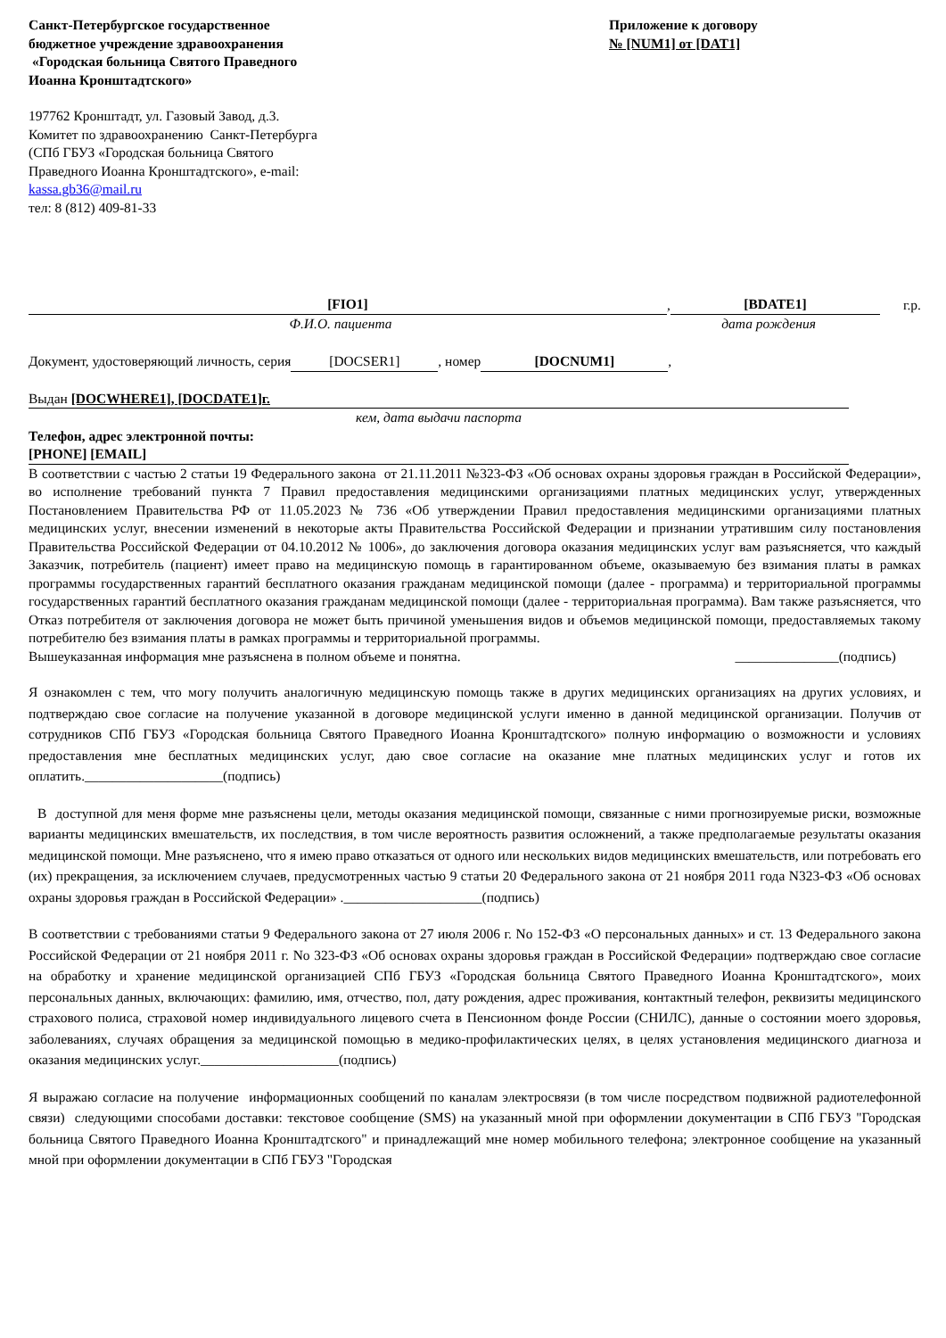Санкт-Петербургское государственное
бюджетное учреждение здравоохранения
«Городская больница Святого Праведного
Иоанна Кронштадтского»
Приложение к договору
№ [NUM1] от [DAT1]
197762 Кронштадт, ул. Газовый Завод, д.3.
Комитет по здравоохранению Санкт-Петербурга
(СПб ГБУЗ «Городская больница Святого
Праведного Иоанна Кронштадтского», e-mail:
kassa.gb36@mail.ru
тел: 8 (812) 409-81-33
[FIO1], [BDATE1] г.р.
Ф.И.О. пациента дата рождения
Документ, удостоверяющий личность, серия [DOCSER1], номер [DOCNUM1],
Выдан [DOCWHERE1], [DOCDATE1]г.
кем, дата выдачи паспорта
Телефон, адрес электронной почты:
[PHONE] [EMAIL]
В соответствии с частью 2 статьи 19 Федерального закона от 21.11.2011 №323-ФЗ «Об основах охраны здоровья граждан в Российской Федерации», во исполнение требований пункта 7 Правил предоставления медицинскими организациями платных медицинских услуг, утвержденных Постановлением Правительства РФ от 11.05.2023 № 736 «Об утверждении Правил предоставления медицинскими организациями платных медицинских услуг, внесении изменений в некоторые акты Правительства Российской Федерации и признании утратившим силу постановления Правительства Российской Федерации от 04.10.2012 № 1006», до заключения договора оказания медицинских услуг вам разъясняется, что каждый Заказчик, потребитель (пациент) имеет право на медицинскую помощь в гарантированном объеме, оказываемую без взимания платы в рамках программы государственных гарантий бесплатного оказания гражданам медицинской помощи (далее - программа) и территориальной программы государственных гарантий бесплатного оказания гражданам медицинской помощи (далее - территориальная программа). Вам также разъясняется, что Отказ потребителя от заключения договора не может быть причиной уменьшения видов и объемов медицинской помощи, предоставляемых такому потребителю без взимания платы в рамках программы и территориальной программы.
Вышеуказанная информация мне разъяснена в полном объеме и понятна. _______________(подпись)
Я ознакомлен с тем, что могу получить аналогичную медицинскую помощь также в других медицинских организациях на других условиях, и подтверждаю свое согласие на получение указанной в договоре медицинской услуги именно в данной медицинской организации. Получив от сотрудников СПб ГБУЗ «Городская больница Святого Праведного Иоанна Кронштадтского» полную информацию о возможности и условиях предоставления мне бесплатных медицинских услуг, даю свое согласие на оказание мне платных медицинских услуг и готов их оплатить.____________________(подпись)
В доступной для меня форме мне разъяснены цели, методы оказания медицинской помощи, связанные с ними прогнозируемые риски, возможные варианты медицинских вмешательств, их последствия, в том числе вероятность развития осложнений, а также предполагаемые результаты оказания медицинской помощи. Мне разъяснено, что я имею право отказаться от одного или нескольких видов медицинских вмешательств, или потребовать его (их) прекращения, за исключением случаев, предусмотренных частью 9 статьи 20 Федерального закона от 21 ноября 2011 года N323-ФЗ «Об основах охраны здоровья граждан в Российской Федерации» .____________________(подпись)
В соответствии с требованиями статьи 9 Федерального закона от 27 июля 2006 г. No 152-ФЗ «О персональных данных» и ст. 13 Федерального закона Российской Федерации от 21 ноября 2011 г. No 323-ФЗ «Об основах охраны здоровья граждан в Российской Федерации» подтверждаю свое согласие на обработку и хранение медицинской организацией СПб ГБУЗ «Городская больница Святого Праведного Иоанна Кронштадтского», моих персональных данных, включающих: фамилию, имя, отчество, пол, дату рождения, адрес проживания, контактный телефон, реквизиты медицинского страхового полиса, страховой номер индивидуального лицевого счета в Пенсионном фонде России (СНИЛС), данные о состоянии моего здоровья, заболеваниях, случаях обращения за медицинской помощью в медико-профилактических целях, в целях установления медицинского диагноза и оказания медицинских услуг.____________________(подпись)
Я выражаю согласие на получение информационных сообщений по каналам электросвязи (в том числе посредством подвижной радиотелефонной связи) следующими способами доставки: текстовое сообщение (SMS) на указанный мной при оформлении документации в СПб ГБУЗ "Городская больница Святого Праведного Иоанна Кронштадтского" и принадлежащий мне номер мобильного телефона; электронное сообщение на указанный мной при оформлении документации в СПб ГБУЗ "Городская